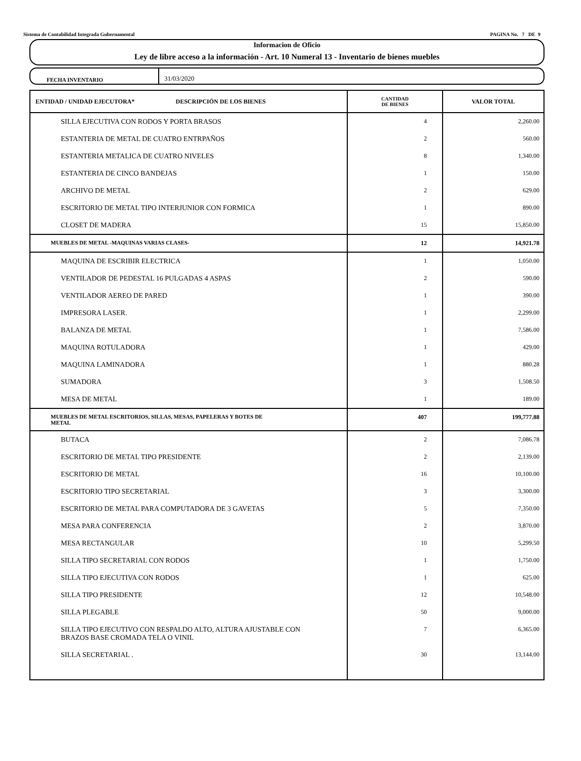Sistema de Contabilidad Integrada Gubernamental PAGINA No. 7 DE 9
Informacion de Oficio
Ley de libre acceso a la información - Art. 10 Numeral 13 - Inventario de bienes muebles
FECHA INVENTARIO
31/03/2020
| ENTIDAD / UNIDAD EJECUTORA* DESCRIPCIÓN DE LOS BIENES | CANTIDAD DE BIENES | VALOR TOTAL |
| --- | --- | --- |
| SILLA EJECUTIVA CON RODOS Y PORTA BRASOS | 4 | 2,260.00 |
| ESTANTERIA DE METAL DE CUATRO ENTRPAÑOS | 2 | 560.00 |
| ESTANTERIA METALICA DE CUATRO NIVELES | 8 | 1,340.00 |
| ESTANTERIA DE CINCO BANDEJAS | 1 | 150.00 |
| ARCHIVO DE METAL | 2 | 629.00 |
| ESCRITORIO DE METAL TIPO INTERJUNIOR CON FORMICA | 1 | 890.00 |
| CLOSET DE MADERA | 15 | 15,850.00 |
| MUEBLES DE METAL -MAQUINAS VARIAS CLASES- | 12 | 14,921.78 |
| MAQUINA DE ESCRIBIR ELECTRICA | 1 | 1,050.00 |
| VENTILADOR DE PEDESTAL 16 PULGADAS 4 ASPAS | 2 | 590.00 |
| VENTILADOR AEREO DE PARED | 1 | 390.00 |
| IMPRESORA LASER. | 1 | 2,299.00 |
| BALANZA DE METAL | 1 | 7,586.00 |
| MAQUINA ROTULADORA | 1 | 429.00 |
| MAQUINA LAMINADORA | 1 | 880.28 |
| SUMADORA | 3 | 1,508.50 |
| MESA DE METAL | 1 | 189.00 |
| MUEBLES DE METAL ESCRITORIOS, SILLAS, MESAS, PAPELERAS Y BOTES DE METAL | 407 | 199,777.88 |
| BUTACA | 2 | 7,086.78 |
| ESCRITORIO DE METAL TIPO PRESIDENTE | 2 | 2,139.00 |
| ESCRITORIO DE METAL | 16 | 10,100.00 |
| ESCRITORIO TIPO SECRETARIAL | 3 | 3,300.00 |
| ESCRITORIO DE METAL PARA COMPUTADORA DE 3 GAVETAS | 5 | 7,350.00 |
| MESA PARA CONFERENCIA | 2 | 3,870.00 |
| MESA RECTANGULAR | 10 | 5,299.50 |
| SILLA TIPO SECRETARIAL CON RODOS | 1 | 1,750.00 |
| SILLA TIPO EJECUTIVA CON RODOS | 1 | 625.00 |
| SILLA TIPO PRESIDENTE | 12 | 10,548.00 |
| SILLA PLEGABLE | 50 | 9,000.00 |
| SILLA TIPO EJECUTIVO CON RESPALDO ALTO, ALTURA AJUSTABLE CON BRAZOS BASE CROMADA TELA O VINIL | 7 | 6,365.00 |
| SILLA SECRETARIAL . | 30 | 13,144.00 |